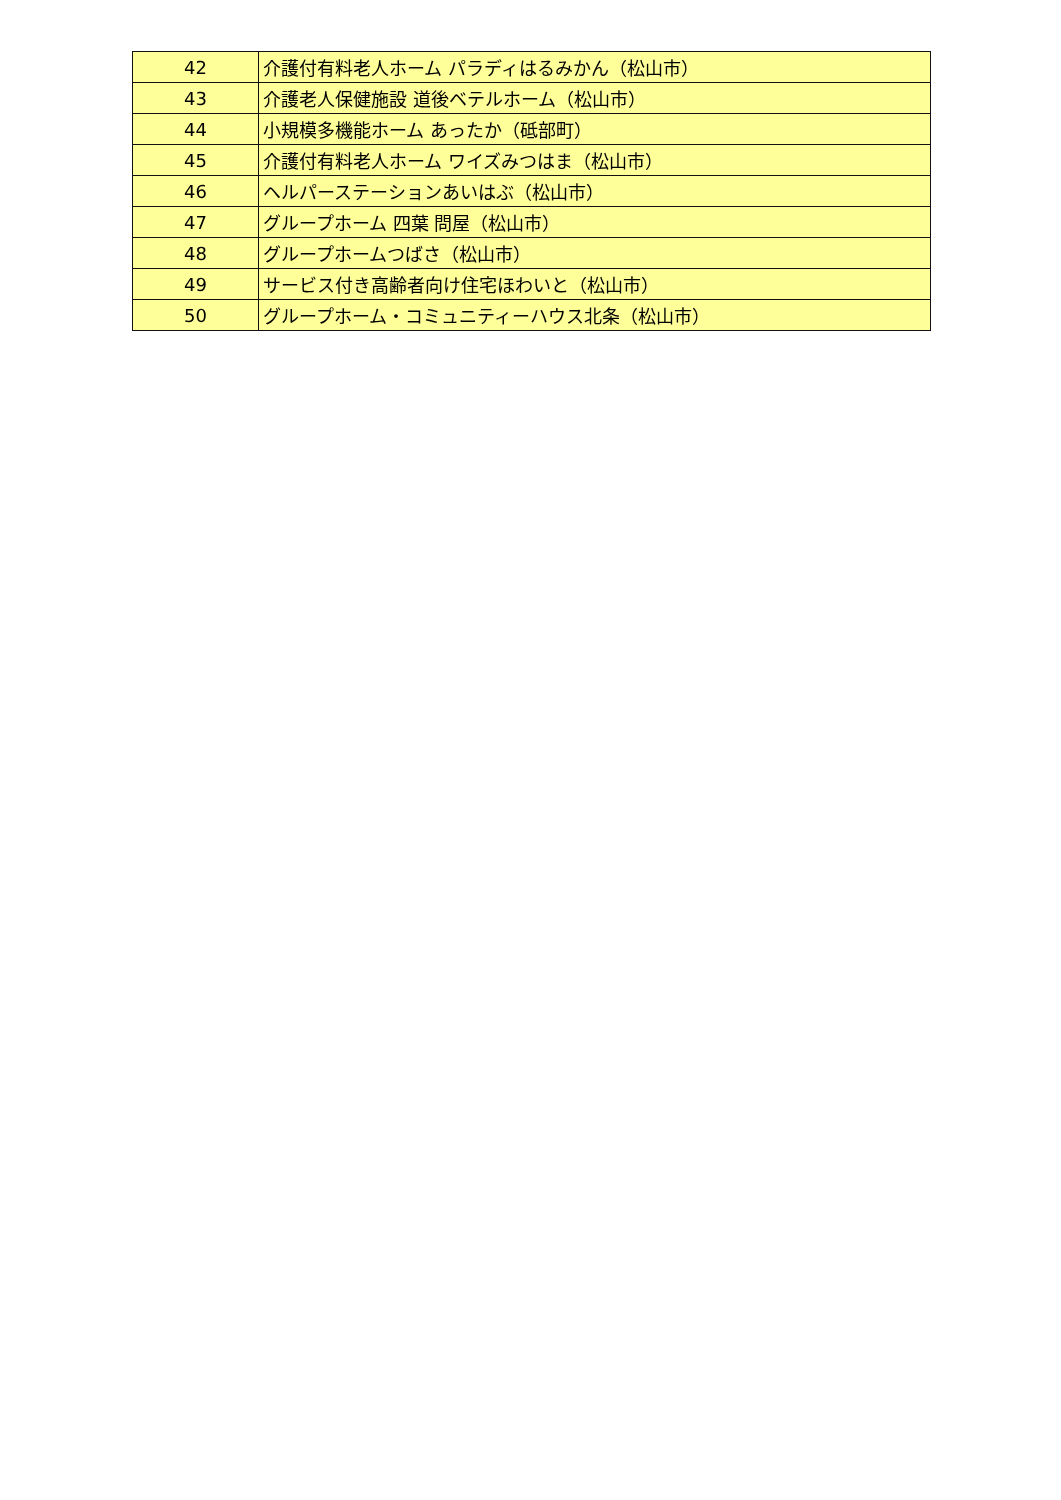| 42 | 介護付有料老人ホーム パラディはるみかん（松山市） |
| 43 | 介護老人保健施設 道後ベテルホーム（松山市） |
| 44 | 小規模多機能ホーム あったか（砥部町） |
| 45 | 介護付有料老人ホーム ワイズみつはま（松山市） |
| 46 | ヘルパーステーションあいはぶ（松山市） |
| 47 | グループホーム 四葉 問屋（松山市） |
| 48 | グループホームつばさ（松山市） |
| 49 | サービス付き高齢者向け住宅ほわいと（松山市） |
| 50 | グループホーム・コミュニティーハウス北条（松山市） |